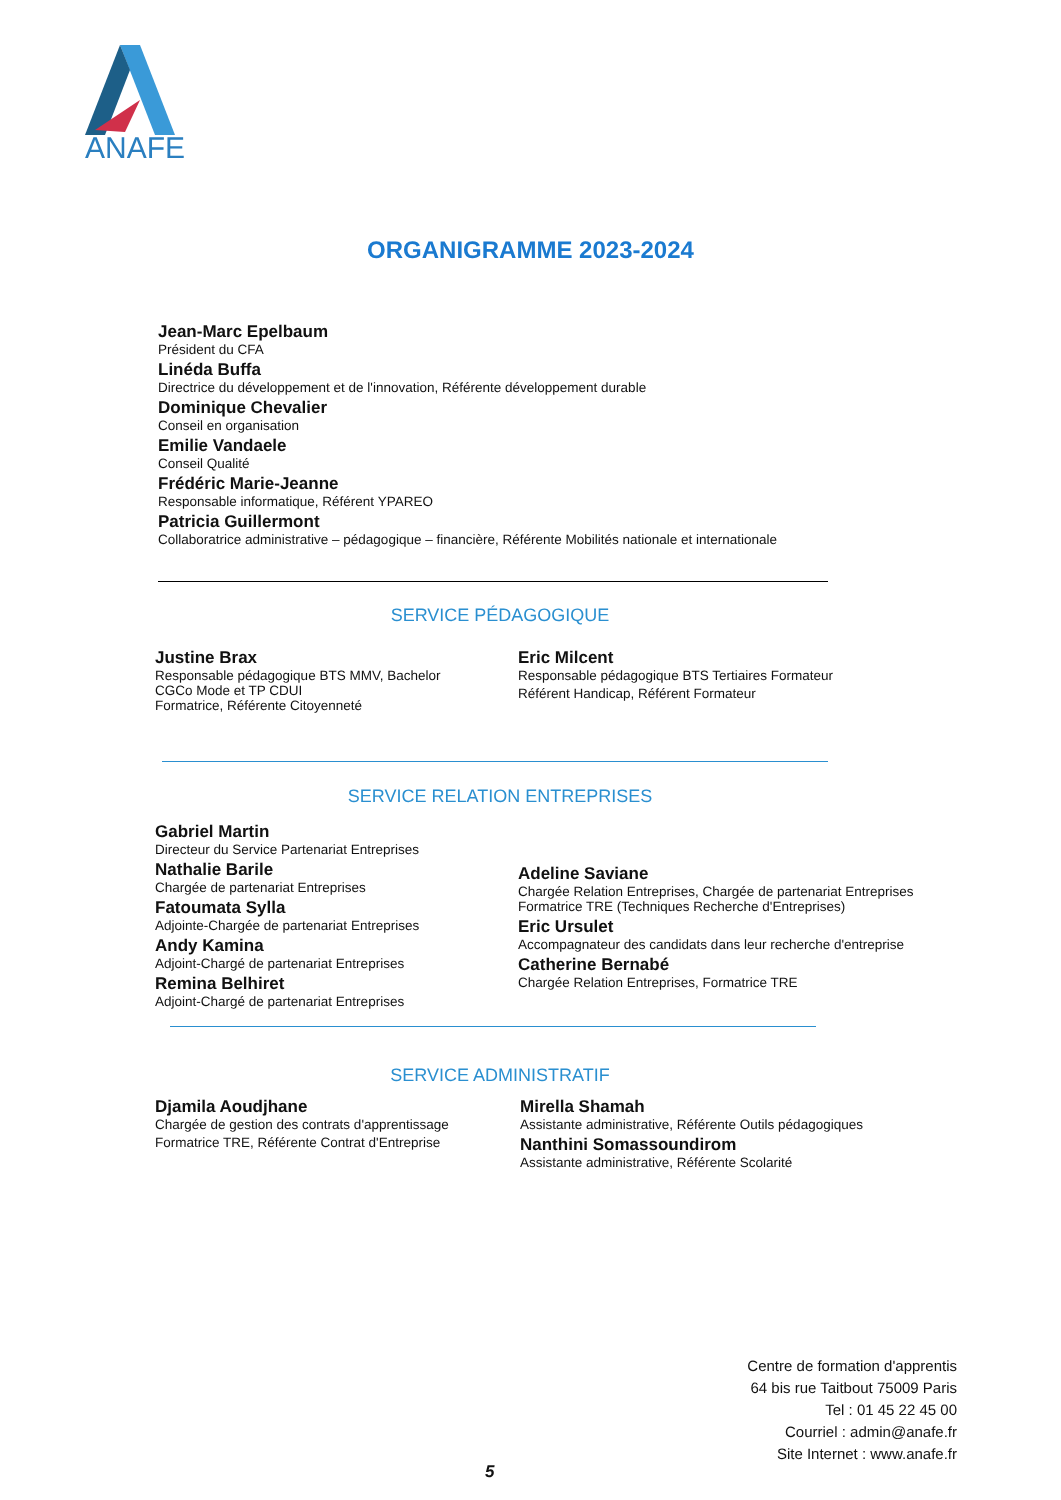ANAFE
ORGANIGRAMME 2023-2024
Jean-Marc Epelbaum
Président du CFA
Linéda Buffa
Directrice du développement et de l'innovation, Référente développement durable
Dominique Chevalier
Conseil en organisation
Emilie Vandaele
Conseil Qualité
Frédéric Marie-Jeanne
Responsable informatique, Référent YPAREO
Patricia Guillermont
Collaboratrice administrative – pédagogique – financière, Référente Mobilités nationale et internationale
SERVICE PÉDAGOGIQUE
Justine Brax
Responsable pédagogique BTS MMV, Bachelor
CGCo Mode et TP CDUI
Formatrice, Référente Citoyenneté
Eric Milcent
Responsable pédagogique BTS Tertiaires Formateur
Référent Handicap, Référent Formateur
SERVICE RELATION ENTREPRISES
Gabriel Martin
Directeur du Service Partenariat Entreprises
Nathalie Barile
Chargée de partenariat Entreprises
Fatoumata Sylla
Adjointe-Chargée de partenariat Entreprises
Andy Kamina
Adjoint-Chargé de partenariat Entreprises
Remina Belhiret
Adjoint-Chargé de partenariat Entreprises
Adeline Saviane
Chargée Relation Entreprises, Chargée de partenariat Entreprises
Formatrice TRE (Techniques Recherche d'Entreprises)
Eric Ursulet
Accompagnateur des candidats dans leur recherche d'entreprise
Catherine Bernabé
Chargée Relation Entreprises, Formatrice TRE
SERVICE ADMINISTRATIF
Djamila Aoudjhane
Chargée de gestion des contrats d'apprentissage
Formatrice TRE, Référente Contrat d'Entreprise
Mirella Shamah
Assistante administrative, Référente Outils pédagogiques
Nanthini Somassoundirom
Assistante administrative, Référente Scolarité
Centre de formation d'apprentis
64 bis rue Taitbout 75009 Paris
Tel : 01 45 22 45 00
Courriel : admin@anafe.fr
Site Internet : www.anafe.fr
5